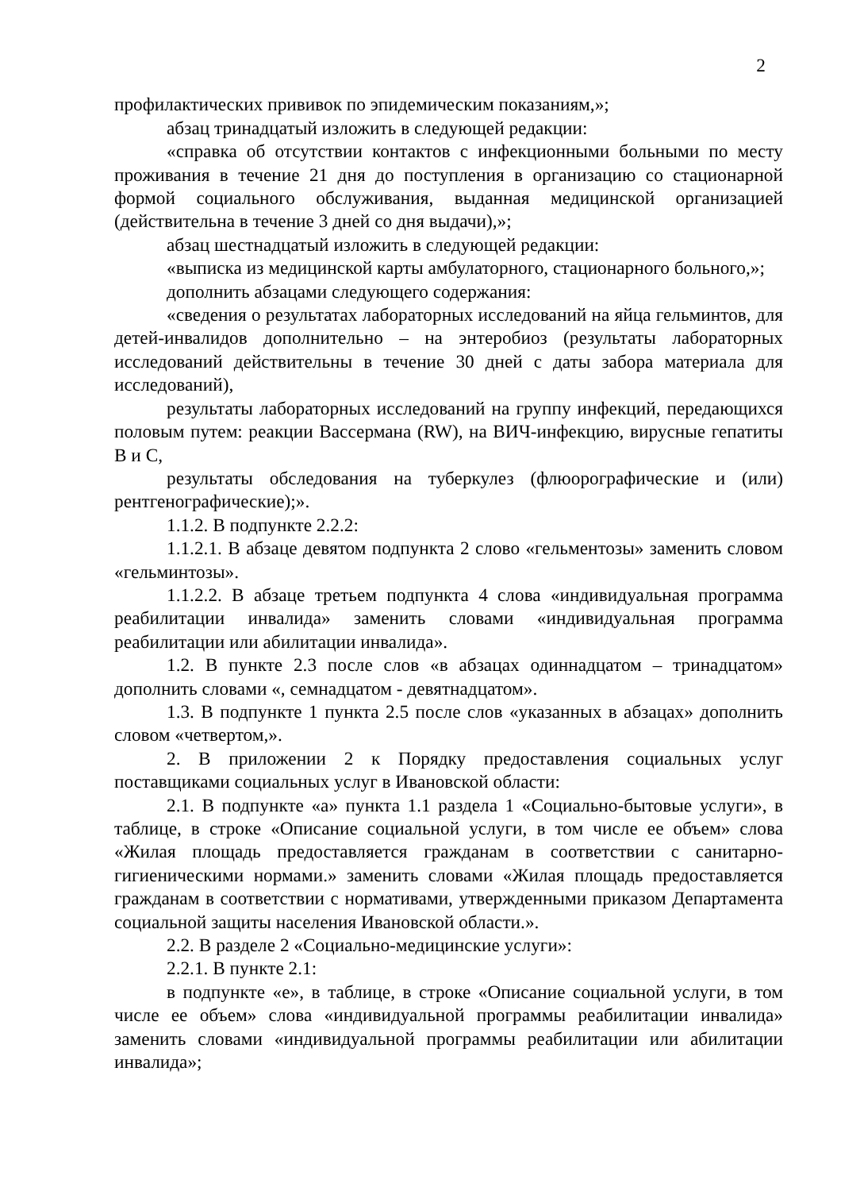2
профилактических прививок по эпидемическим показаниям,»;
абзац тринадцатый изложить в следующей редакции:
«справка об отсутствии контактов с инфекционными больными по месту проживания в течение 21 дня до поступления в организацию со стационарной формой социального обслуживания, выданная медицинской организацией (действительна в течение 3 дней со дня выдачи),»;
абзац шестнадцатый изложить в следующей редакции:
«выписка из медицинской карты амбулаторного, стационарного больного,»;
дополнить абзацами следующего содержания:
«сведения о результатах лабораторных исследований на яйца гельминтов, для детей-инвалидов дополнительно – на энтеробиоз (результаты лабораторных исследований действительны в течение 30 дней с даты забора материала для исследований),
результаты лабораторных исследований на группу инфекций, передающихся половым путем: реакции Вассермана (RW), на ВИЧ-инфекцию, вирусные гепатиты B и C,
результаты обследования на туберкулез (флюорографические и (или) рентгенографические);».
1.1.2. В подпункте 2.2.2:
1.1.2.1. В абзаце девятом подпункта 2 слово «гельментозы» заменить словом «гельминтозы».
1.1.2.2. В абзаце третьем подпункта 4 слова «индивидуальная программа реабилитации инвалида» заменить словами «индивидуальная программа реабилитации или абилитации инвалида».
1.2. В пункте 2.3 после слов «в абзацах одиннадцатом – тринадцатом» дополнить словами «, семнадцатом - девятнадцатом».
1.3. В подпункте 1 пункта 2.5 после слов «указанных в абзацах» дополнить словом «четвертом,».
2. В приложении 2 к Порядку предоставления социальных услуг поставщиками социальных услуг в Ивановской области:
2.1. В подпункте «а» пункта 1.1 раздела 1 «Социально-бытовые услуги», в таблице, в строке «Описание социальной услуги, в том числе ее объем» слова «Жилая площадь предоставляется гражданам в соответствии с санитарно-гигиеническими нормами.» заменить словами «Жилая площадь предоставляется гражданам в соответствии с нормативами, утвержденными приказом Департамента социальной защиты населения Ивановской области.».
2.2. В разделе 2 «Социально-медицинские услуги»:
2.2.1. В пункте 2.1:
в подпункте «е», в таблице, в строке «Описание социальной услуги, в том числе ее объем» слова «индивидуальной программы реабилитации инвалида» заменить словами «индивидуальной программы реабилитации или абилитации инвалида»;